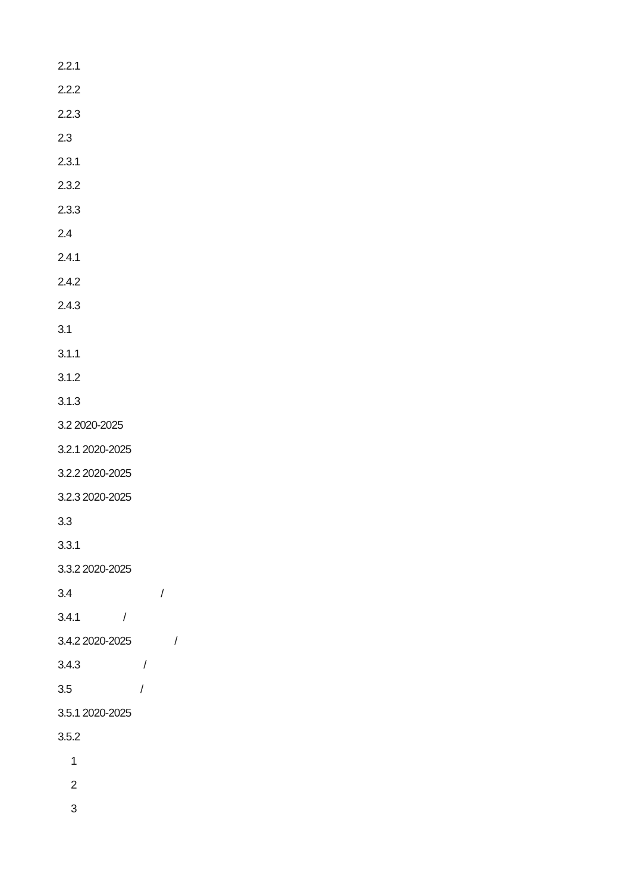2.2.1
2.2.2
2.2.3
2.3
2.3.1
2.3.2
2.3.3
2.4
2.4.1
2.4.2
2.4.3
3.1
3.1.1
3.1.2
3.1.3
3.2 2020-2025
3.2.1 2020-2025
3.2.2 2020-2025
3.2.3 2020-2025
3.3
3.3.1
3.3.2 2020-2025
3.4 /
3.4.1 /
3.4.2 2020-2025 /
3.4.3 /
3.5 /
3.5.1 2020-2025
3.5.2
1
2
3